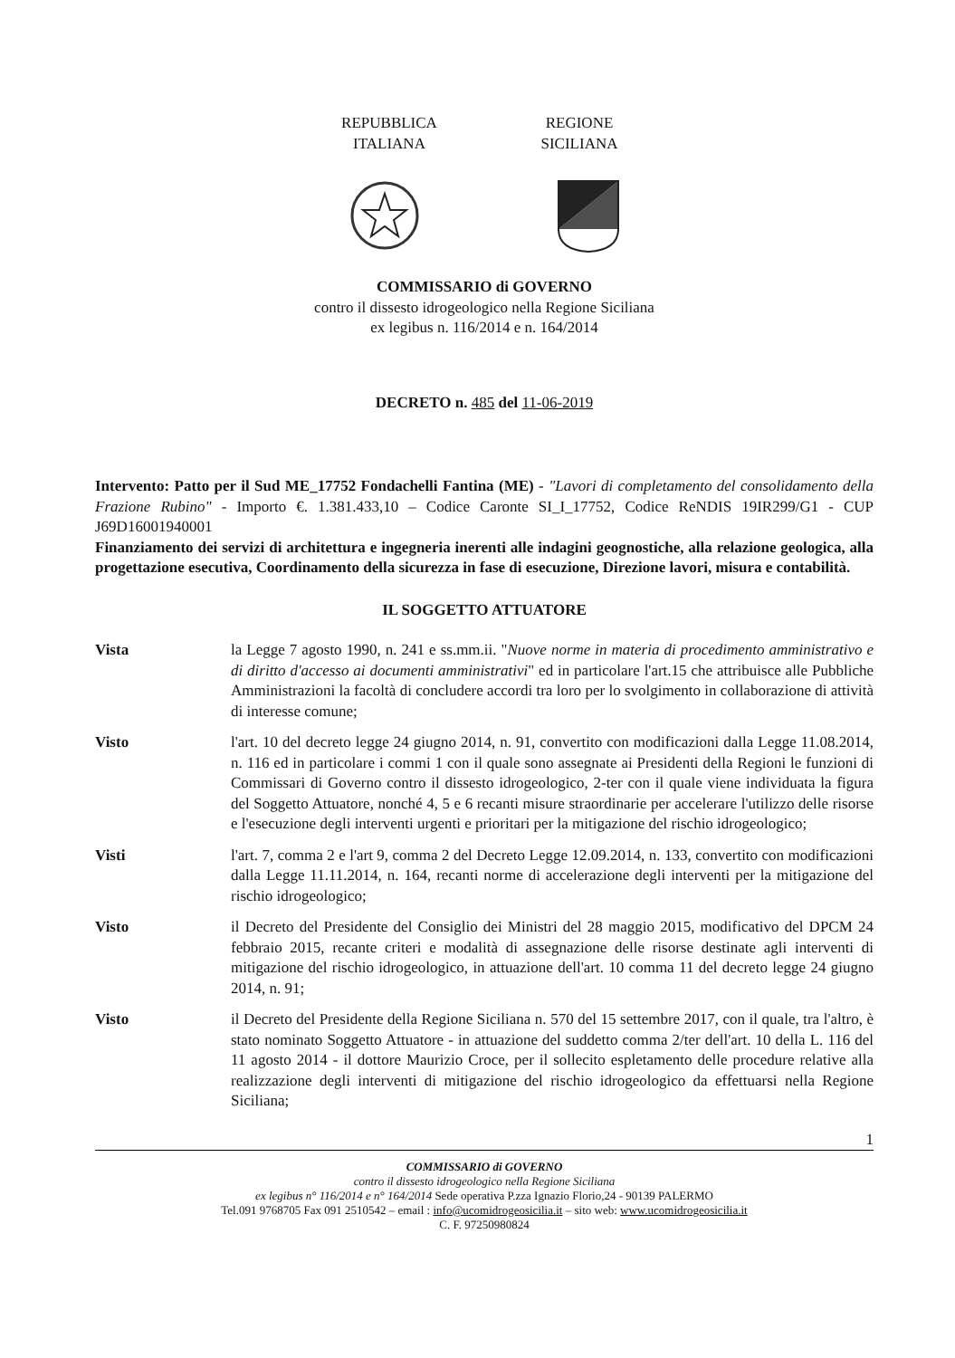REPUBBLICA
ITALIANA
REGIONE
SICILIANA
COMMISSARIO di GOVERNO
contro il dissesto idrogeologico nella Regione Siciliana
ex legibus n. 116/2014 e n. 164/2014
DECRETO n. 485 del 11-06-2019
Intervento: Patto per il Sud ME_17752 Fondachelli Fantina (ME) - "Lavori di completamento del consolidamento della Frazione Rubino" - Importo €. 1.381.433,10 – Codice Caronte SI_I_17752, Codice ReNDIS 19IR299/G1 - CUP J69D16001940001
Finanziamento dei servizi di architettura e ingegneria inerenti alle indagini geognostiche, alla relazione geologica, alla progettazione esecutiva, Coordinamento della sicurezza in fase di esecuzione, Direzione lavori, misura e contabilità.
IL SOGGETTO ATTUATORE
Vista la Legge 7 agosto 1990, n. 241 e ss.mm.ii. "Nuove norme in materia di procedimento amministrativo e di diritto d'accesso ai documenti amministrativi" ed in particolare l'art.15 che attribuisce alle Pubbliche Amministrazioni la facoltà di concludere accordi tra loro per lo svolgimento in collaborazione di attività di interesse comune;
Visto l'art. 10 del decreto legge 24 giugno 2014, n. 91, convertito con modificazioni dalla Legge 11.08.2014, n. 116 ed in particolare i commi 1 con il quale sono assegnate ai Presidenti della Regioni le funzioni di Commissari di Governo contro il dissesto idrogeologico, 2-ter con il quale viene individuata la figura del Soggetto Attuatore, nonché 4, 5 e 6 recanti misure straordinarie per accelerare l'utilizzo delle risorse e l'esecuzione degli interventi urgenti e prioritari per la mitigazione del rischio idrogeologico;
Visti l'art. 7, comma 2 e l'art 9, comma 2 del Decreto Legge 12.09.2014, n. 133, convertito con modificazioni dalla Legge 11.11.2014, n. 164, recanti norme di accelerazione degli interventi per la mitigazione del rischio idrogeologico;
Visto il Decreto del Presidente del Consiglio dei Ministri del 28 maggio 2015, modificativo del DPCM 24 febbraio 2015, recante criteri e modalità di assegnazione delle risorse destinate agli interventi di mitigazione del rischio idrogeologico, in attuazione dell'art. 10 comma 11 del decreto legge 24 giugno 2014, n. 91;
Visto il Decreto del Presidente della Regione Siciliana n. 570 del 15 settembre 2017, con il quale, tra l'altro, è stato nominato Soggetto Attuatore - in attuazione del suddetto comma 2/ter dell'art. 10 della L. 116 del 11 agosto 2014 - il dottore Maurizio Croce, per il sollecito espletamento delle procedure relative alla realizzazione degli interventi di mitigazione del rischio idrogeologico da effettuarsi nella Regione Siciliana;
1
COMMISSARIO di GOVERNO
contro il dissesto idrogeologico nella Regione Siciliana
ex legibus n° 116/2014 e n° 164/2014 Sede operativa P.zza Ignazio Florio,24 - 90139 PALERMO
Tel.091 9768705 Fax 091 2510542 – email : info@ucomidrogeosicilia.it – sito web: www.ucomidrogeosicilia.it
C. F. 97250980824